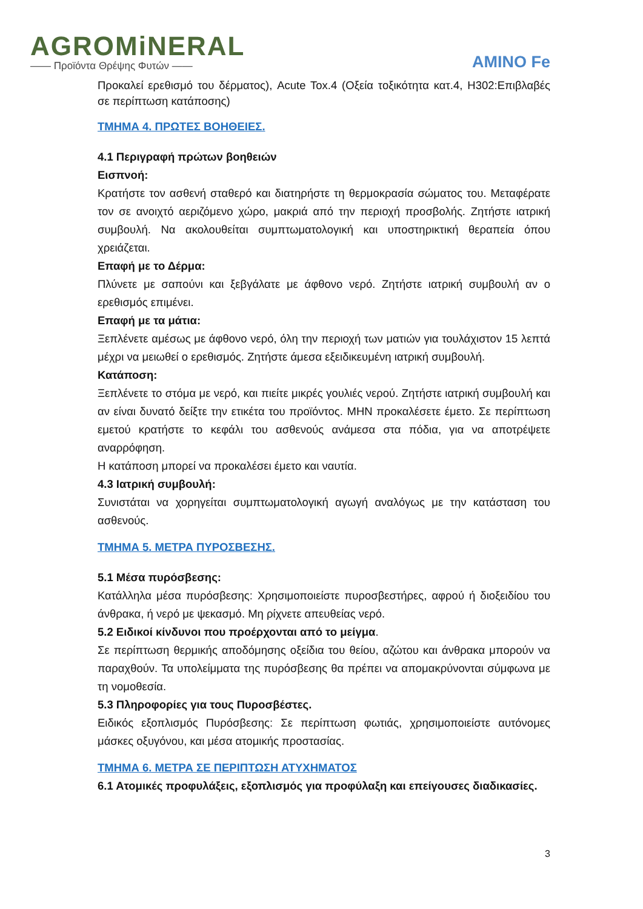AGROMiNERAL
—— Προϊόντα Θρέψης Φυτών ——
AMINO Fe
Προκαλεί ερεθισμό του δέρματος), Acute Tox.4 (Οξεία τοξικότητα κατ.4, H302:Επιβλαβές σε περίπτωση κατάποσης)
ΤΜΗΜΑ 4. ΠΡΩΤΕΣ ΒΟΗΘΕΙΕΣ.
4.1 Περιγραφή πρώτων βοηθειών
Εισπνοή:
Κρατήστε τον ασθενή σταθερό και διατηρήστε τη θερμοκρασία σώματος του. Μεταφέρατε τον σε ανοιχτό αεριζόμενο χώρο, μακριά από την περιοχή προσβολής. Ζητήστε ιατρική συμβουλή. Να ακολουθείται συμπτωματολογική και υποστηρικτική θεραπεία όπου χρειάζεται.
Επαφή με το Δέρμα:
Πλύνετε με σαπούνι και ξεβγάλατε με άφθονο νερό. Ζητήστε ιατρική συμβουλή αν ο ερεθισμός επιμένει.
Επαφή με τα μάτια:
Ξεπλένετε αμέσως με άφθονο νερό, όλη την περιοχή των ματιών για τουλάχιστον 15 λεπτά μέχρι να μειωθεί ο ερεθισμός. Ζητήστε άμεσα εξειδικευμένη ιατρική συμβουλή.
Κατάποση:
Ξεπλένετε το στόμα με νερό, και πιείτε μικρές γουλιές νερού. Ζητήστε ιατρική συμβουλή και αν είναι δυνατό δείξτε την ετικέτα του προϊόντος. ΜΗΝ προκαλέσετε έμετο. Σε περίπτωση εμετού κρατήστε το κεφάλι του ασθενούς ανάμεσα στα πόδια, για να αποτρέψετε αναρρόφηση.
Η κατάποση μπορεί να προκαλέσει έμετο και ναυτία.
4.3 Ιατρική συμβουλή:
Συνιστάται να χορηγείται συμπτωματολογική αγωγή αναλόγως με την κατάσταση του ασθενούς.
ΤΜΗΜΑ 5. ΜΕΤΡΑ ΠΥΡΟΣΒΕΣΗΣ.
5.1 Μέσα πυρόσβεσης:
Κατάλληλα μέσα πυρόσβεσης: Χρησιμοποιείστε πυροσβεστήρες, αφρού ή διοξειδίου του άνθρακα, ή νερό με ψεκασμό. Μη ρίχνετε απευθείας νερό.
5.2 Ειδικοί κίνδυνοι που προέρχονται από το μείγμα.
Σε περίπτωση θερμικής αποδόμησης οξείδια του θείου, αζώτου και άνθρακα μπορούν να παραχθούν. Τα υπολείμματα της πυρόσβεσης θα πρέπει να απομακρύνονται σύμφωνα με τη νομοθεσία.
5.3 Πληροφορίες για τους Πυροσβέστες.
Ειδικός εξοπλισμός Πυρόσβεσης: Σε περίπτωση φωτιάς, χρησιμοποιείστε αυτόνομες μάσκες οξυγόνου, και μέσα ατομικής προστασίας.
ΤΜΗΜΑ 6. ΜΕΤΡΑ ΣΕ ΠΕΡΙΠΤΩΣΗ ΑΤΥΧΗΜΑΤΟΣ
6.1 Ατομικές προφυλάξεις, εξοπλισμός για προφύλαξη και επείγουσες διαδικασίες.
3